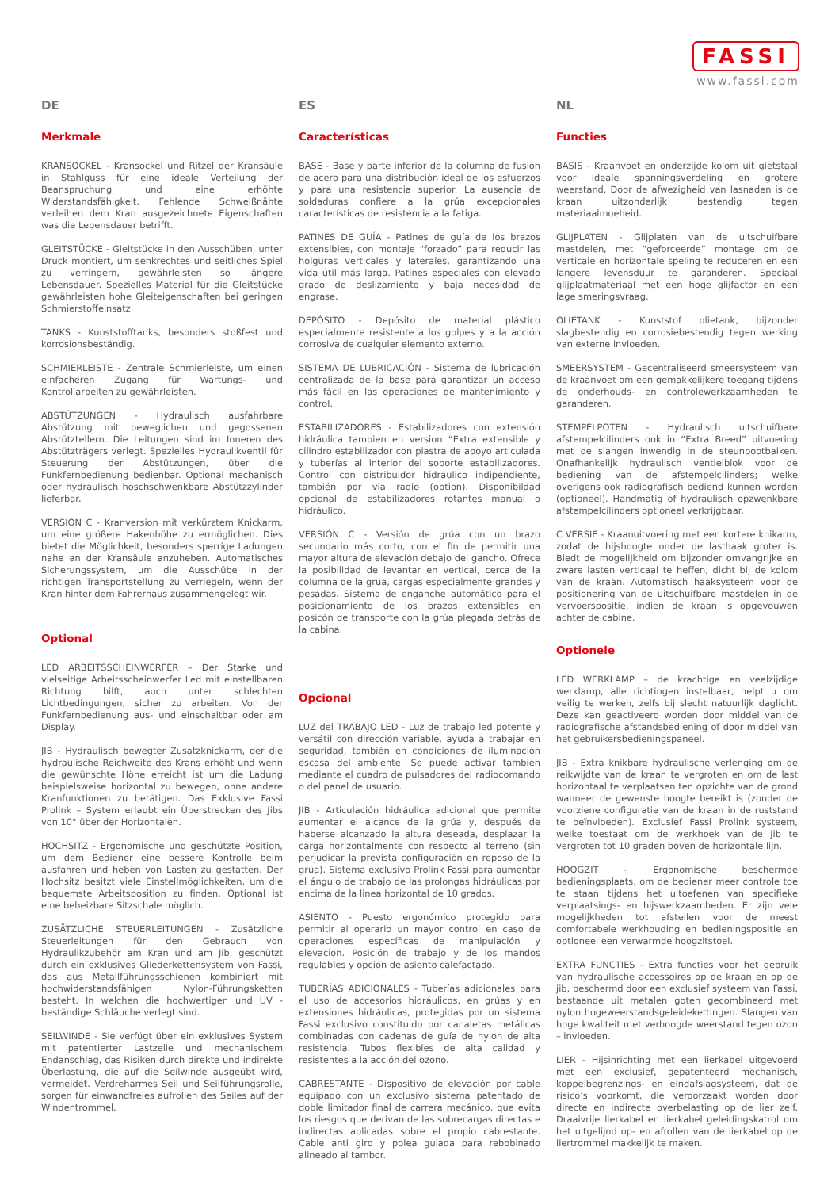FASSI
www.fassi.com
DE
Merkmale
KRANSOCKEL - Kransockel und Ritzel der Kransäule in Stahlguss für eine ideale Verteilung der Beanspruchung und eine erhöhte Widerstandsfähigkeit. Fehlende Schweißnähte verleihen dem Kran ausgezeichnete Eigenschaften was die Lebensdauer betrifft.
GLEITSTÜCKE - Gleitstücke in den Ausschüben, unter Druck montiert, um senkrechtes und seitliches Spiel zu verringern, gewährleisten so längere Lebensdauer. Spezielles Material für die Gleitstücke gewährleisten hohe Gleiteigenschaften bei geringen Schmierstoffeinsatz.
TANKS - Kunststofftanks, besonders stoßfest und korrosionsbeständig.
SCHMIERLEISTE - Zentrale Schmierleiste, um einen einfacheren Zugang für Wartungs- und Kontrollarbeiten zu gewährleisten.
ABSTÜTZUNGEN - Hydraulisch ausfahrbare Abstützung mit beweglichen und gegossenen Abstütztellern. Die Leitungen sind im Inneren des Abstützträgers verlegt. Spezielles Hydraulikventil für Steuerung der Abstützungen, über die Funkfernbedienung bedienbar. Optional mechanisch oder hydraulisch hoschschwenkbare Abstützzylinder lieferbar.
VERSION C - Kranversion mit verkürztem Knickarm, um eine größere Hakenhöhe zu ermöglichen. Dies bietet die Möglichkeit, besonders sperrige Ladungen nahe an der Kransäule anzuheben. Automatisches Sicherungssystem, um die Ausschübe in der richtigen Transportstellung zu verriegeln, wenn der Kran hinter dem Fahrerhaus zusammengelegt wir.
Optional
LED ARBEITSSCHEINWERFER – Der Starke und vielseitige Arbeitsscheinwerfer Led mit einstellbaren Richtung hilft, auch unter schlechten Lichtbedingungen, sicher zu arbeiten. Von der Funkfernbedienung aus- und einschaltbar oder am Display.
JIB - Hydraulisch bewegter Zusatzknickarm, der die hydraulische Reichweite des Krans erhöht und wenn die gewünschte Höhe erreicht ist um die Ladung beispielsweise horizontal zu bewegen, ohne andere Kranfunktionen zu betätigen. Das Exklusive Fassi Prolink – System erlaubt ein Überstrecken des Jibs von 10° über der Horizontalen.
HOCHSITZ - Ergonomische und geschützte Position, um dem Bediener eine bessere Kontrolle beim ausfahren und heben von Lasten zu gestatten. Der Hochsitz besitzt viele Einstellmöglichkeiten, um die bequemste Arbeitsposition zu finden. Optional ist eine beheizbare Sitzschale möglich.
ZUSÄTZLICHE STEUERLEITUNGEN - Zusätzliche Steuerleitungen für den Gebrauch von Hydraulikzubehör am Kran und am Jib, geschützt durch ein exklusives Gliederkettensystem von Fassi, das aus Metallführungsschienen kombiniert mit hochwiderstandsfähigen Nylon-Führungsketten besteht. In welchen die hochwertigen und UV - beständige Schläuche verlegt sind.
SEILWINDE - Sie verfügt über ein exklusives System mit patentierter Lastzelle und mechanischem Endanschlag, das Risiken durch direkte und indirekte Überlastung, die auf die Seilwinde ausgeübt wird, vermeidet. Verdreharmes Seil und Seilführungsrolle, sorgen für einwandfreies aufrollen des Seiles auf der Windentrommel.
ES
Características
BASE - Base y parte inferior de la columna de fusión de acero para una distribución ideal de los esfuerzos y para una resistencia superior. La ausencia de soldaduras confiere a la grúa excepcionales características de resistencia a la fatiga.
PATINES DE GUÍA - Patines de guía de los brazos extensibles, con montaje “forzado” para reducir las holguras verticales y laterales, garantizando una vida útil más larga. Patines especiales con elevado grado de deslizamiento y baja necesidad de engrase.
DEPÓSITO - Depósito de material plástico especialmente resistente a los golpes y a la acción corrosiva de cualquier elemento externo.
SISTEMA DE LUBRICACIÓN - Sistema de lubricación centralizada de la base para garantizar un acceso más fácil en las operaciones de mantenimiento y control.
ESTABILIZADORES - Estabilizadores con extensión hidráulica tambien en version “Extra extensible y cilindro estabilizador con piastra de apoyo articulada y tuberías al interior del soporte estabilizadores. Control con distribuidor hidráulico indipendiente, también por via radio (option). Disponibildad opcional de estabilizadores rotantes manual o hidráulico.
VERSIÓN C - Versión de grúa con un brazo secundario más corto, con el fin de permitir una mayor altura de elevación debajo del gancho. Ofrece la posibilidad de levantar en vertical, cerca de la columna de la grúa, cargas especialmente grandes y pesadas. Sistema de enganche automático para el posicionamiento de los brazos extensibles en posicón de transporte con la grúa plegada detrás de la cabina.
Opcional
LUZ del TRABAJO LED - Luz de trabajo led potente y versátil con dirección variable, ayuda a trabajar en seguridad, también en condiciones de iluminación escasa del ambiente. Se puede activar también mediante el cuadro de pulsadores del radiocomando o del panel de usuario.
JIB - Articulación hidráulica adicional que permite aumentar el alcance de la grúa y, después de haberse alcanzado la altura deseada, desplazar la carga horizontalmente con respecto al terreno (sin perjudicar la prevista configuración en reposo de la grúa). Sistema exclusivo Prolink Fassi para aumentar el ángulo de trabajo de las prolongas hidráulicas por encima de la linea horizontal de 10 grados.
ASIENTO - Puesto ergonómico protegido para permitir al operario un mayor control en caso de operaciones específicas de manipulación y elevación. Posición de trabajo y de los mandos regulables y opción de asiento calefactado.
TUBERÍAS ADICIONALES - Tuberías adicionales para el uso de accesorios hidráulicos, en grúas y en extensiones hidráulicas, protegidas por un sistema Fassi exclusivo constituido por canaletas metálicas combinadas con cadenas de guía de nylon de alta resistencia. Tubos flexibles de alta calidad y resistentes a la acción del ozono.
CABRESTANTE - Dispositivo de elevación por cable equipado con un exclusivo sistema patentado de doble limitador final de carrera mecánico, que evita los riesgos que derivan de las sobrecargas directas e indirectas aplicadas sobre el propio cabrestante. Cable anti giro y polea guiada para rebobinado alineado al tambor.
NL
Functies
BASIS - Kraanvoet en onderzijde kolom uit gietstaal voor ideale spanningsverdeling en grotere weerstand. Door de afwezigheid van lasnaden is de kraan uitzonderlijk bestendig tegen materiaalmoeheid.
GLIJPLATEN - Glijplaten van de uitschuifbare mastdelen, met “geforceerde” montage om de verticale en horizontale speling te reduceren en een langere levensduur te garanderen. Speciaal glijplaatmateriaal met een hoge glijfactor en een lage smeringsvraag.
OLIETANK - Kunststof olietank, bijzonder slagbestendig en corrosiebestendig tegen werking van externe invloeden.
SMEERSYSTEM - Gecentraliseerd smeersysteem van de kraanvoet om een gemakkelijkere toegang tijdens de onderhouds- en controlewerkzaamheden te garanderen.
STEMPELPOTEN - Hydraulisch uitschuifbare afstempelcilinders ook in “Extra Breed” uitvoering met de slangen inwendig in de steunpootbalken. Onafhankelijk hydraulisch ventielblok voor de bediening van de afstempelcilinders; welke overigens ook radiografisch bediend kunnen worden (optioneel). Handmatig of hydraulisch opzwenkbare afstempelcilinders optioneel verkrijgbaar.
C VERSIE - Kraanuitvoering met een kortere knikarm, zodat de hijshoogte onder de lasthaak groter is. Biedt de mogelijkheid om bijzonder omvangrijke en zware lasten verticaal te heffen, dicht bij de kolom van de kraan. Automatisch haaksysteem voor de positionering van de uitschuifbare mastdelen in de vervoerspositie, indien de kraan is opgevouwen achter de cabine.
Optionele
LED WERKLAMP – de krachtige en veelzijdige werklamp, alle richtingen instelbaar, helpt u om veilig te werken, zelfs bij slecht natuurlijk daglicht. Deze kan geactiveerd worden door middel van de radiografische afstandsbediening of door middel van het gebruikersbedieningspaneel.
JIB - Extra knikbare hydraulische verlenging om de reikwijdte van de kraan te vergroten en om de last horizontaal te verplaatsen ten opzichte van de grond wanneer de gewenste hoogte bereikt is (zonder de voorziene configuratie van de kraan in de ruststand te beïnvloeden). Exclusief Fassi Prolink systeem, welke toestaat om de werkhoek van de jib te vergroten tot 10 graden boven de horizontale lijn.
HOOGZIT – Ergonomische beschermde bedieningsplaats, om de bediener meer controle toe te staan tijdens het uitoefenen van specifieke verplaatsings- en hijswerkzaamheden. Er zijn vele mogelijkheden tot afstellen voor de meest comfortabele werkhouding en bedieningspositie en optioneel een verwarmde hoogzitstoel.
EXTRA FUNCTIES - Extra functies voor het gebruik van hydraulische accessoires op de kraan en op de jib, beschermd door een exclusief systeem van Fassi, bestaande uit metalen goten gecombineerd met nylon hogeweerstandsgeleidekettingen. Slangen van hoge kwaliteit met verhoogde weerstand tegen ozon – invloeden.
LIER - Hijsinrichting met een lierkabel uitgevoerd met een exclusief, gepatenteerd mechanisch, koppelbegrenzings- en eindafslagsysteem, dat de risico’s voorkomt, die veroorzaakt worden door directe en indirecte overbelasting op de lier zelf. Draaivrije lierkabel en lierkabel geleidingskatrol om het uitgelijnd op- en afrollen van de lierkabel op de liertrommel makkelijk te maken.